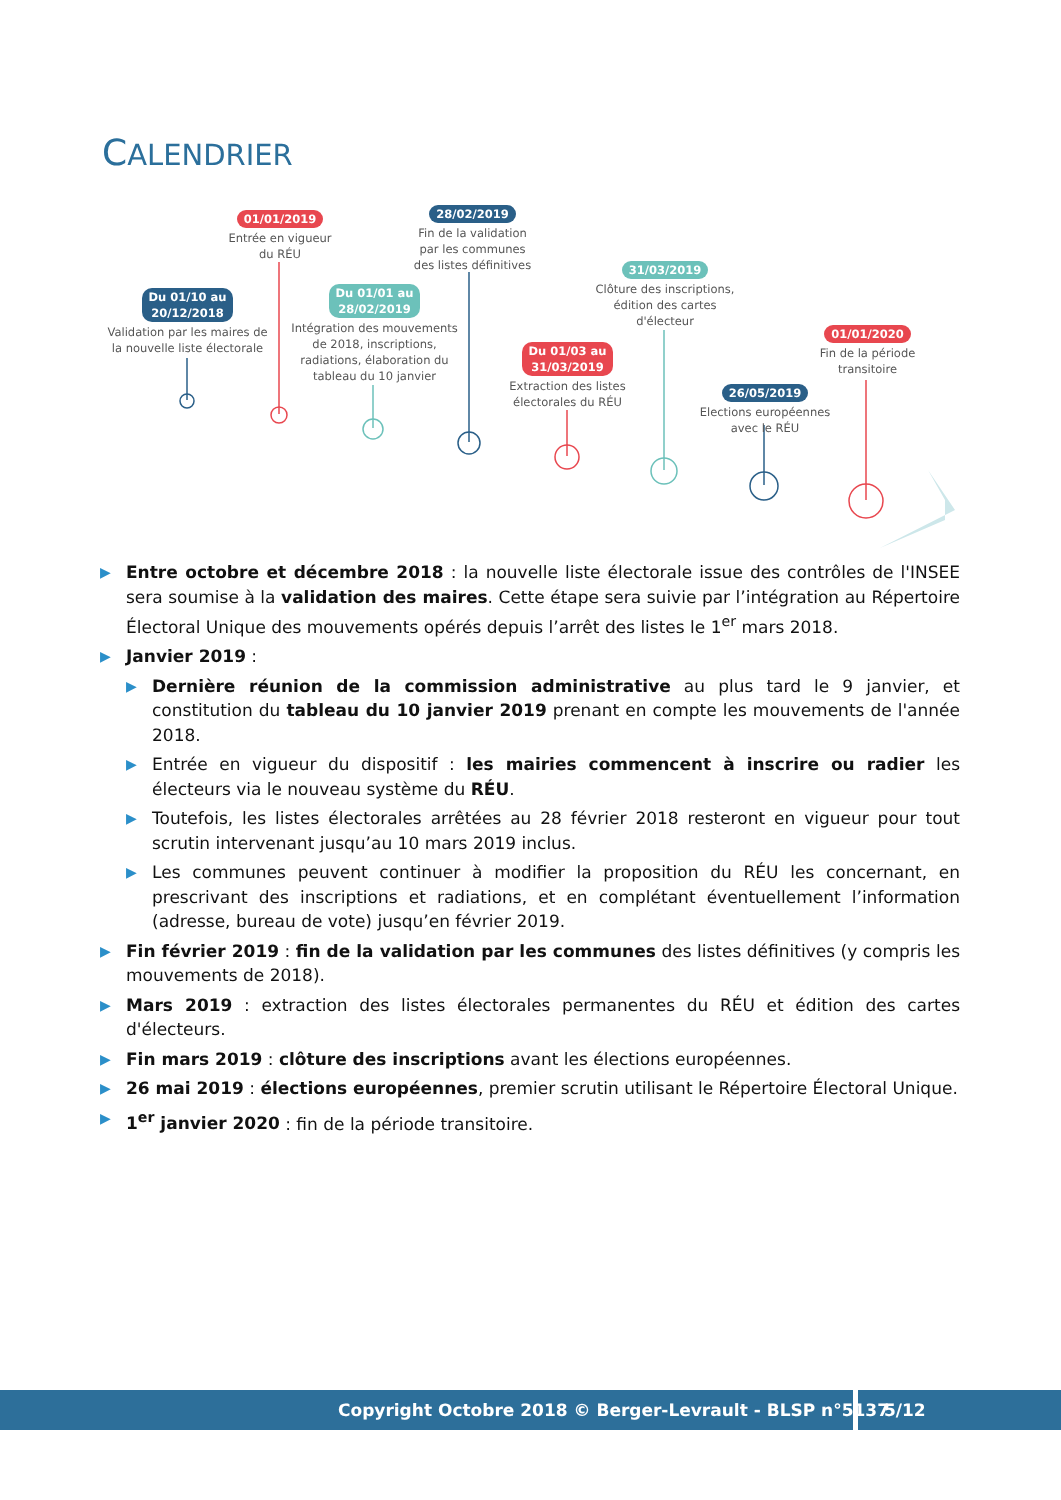CALENDRIER
Du 01/10 au
20/12/2018
Validation par les maires de la nouvelle liste électorale
01/01/2019
Entrée en vigueur du RÉU
Du 01/01 au
28/02/2019
Intégration des mouvements de 2018, inscriptions, radiations, élaboration du tableau du 10 janvier
28/02/2019
Fin de la validation par les communes des listes définitives
Du 01/03 au
31/03/2019
Extraction des listes électorales du RÉU
31/03/2019
Clôture des inscriptions, édition des cartes d'électeur
26/05/2019
Elections européennes avec le RÉU
01/01/2020
Fin de la période transitoire
▶ Entre octobre et décembre 2018 : la nouvelle liste électorale issue des contrôles de l'INSEE sera soumise à la validation des maires. Cette étape sera suivie par l’intégration au Répertoire Électoral Unique des mouvements opérés depuis l’arrêt des listes le 1<sup>er</sup> mars 2018.
▶ Janvier 2019 :
▶ Dernière réunion de la commission administrative au plus tard le 9 janvier, et constitution du tableau du 10 janvier 2019 prenant en compte les mouvements de l'année 2018.
▶ Entrée en vigueur du dispositif : les mairies commencent à inscrire ou radier les électeurs via le nouveau système du RÉU.
▶ Toutefois, les listes électorales arrêtées au 28 février 2018 resteront en vigueur pour tout scrutin intervenant jusqu’au 10 mars 2019 inclus.
▶ Les communes peuvent continuer à modifier la proposition du RÉU les concernant, en prescrivant des inscriptions et radiations, et en complétant éventuellement l’information (adresse, bureau de vote) jusqu’en février 2019.
▶ Fin février 2019 : fin de la validation par les communes des listes définitives (y compris les mouvements de 2018).
▶ Mars 2019 : extraction des listes électorales permanentes du RÉU et édition des cartes d'électeurs.
▶ Fin mars 2019 : clôture des inscriptions avant les élections européennes.
▶ 26 mai 2019 : élections européennes, premier scrutin utilisant le Répertoire Électoral Unique.
▶ 1<sup>er</sup> janvier 2020 : fin de la période transitoire.
Copyright Octobre 2018 © Berger-Levrault - BLSP n°5137 5/12